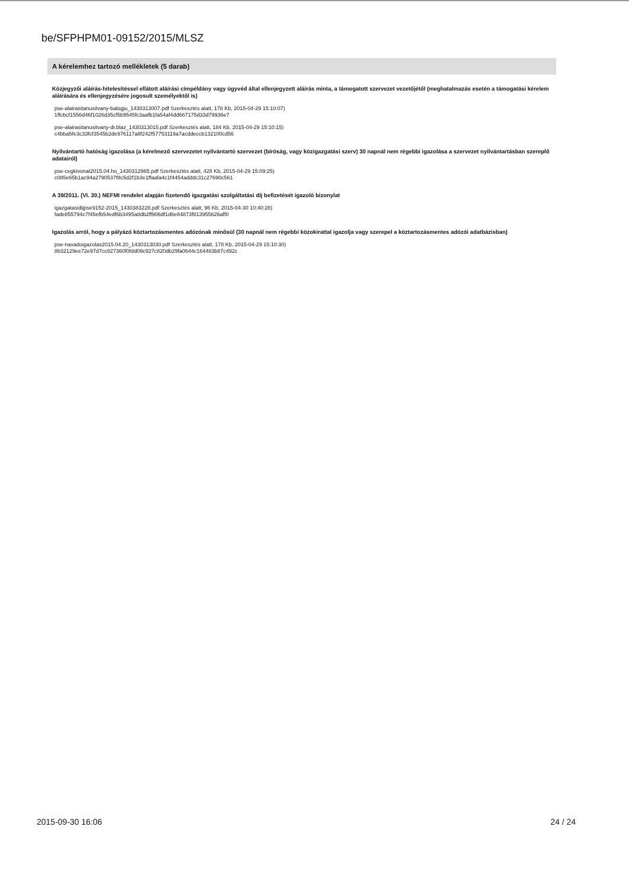be/SFPHPM01-09152/2015/MLSZ
A kérelemhez tartozó mellékletek (5 darab)
Közjegyzői aláírás-hitelesítéssel ellátott aláírási címpéldány vagy ügyvéd által ellenjegyzett aláírás minta, a támogatott szervezet vezetőjétől (meghatalmazás esetén a támogatási kérelem aláírására és ellenjegyzésére jogosult személyektől is)
pse-alairasitanusitvany-balogju_1430313007.pdf Szerkesztés alatt, 178 Kb, 2015-04-29 15:10:07)
1ffcbcf1556d46f1026d35cf5b9545fc3aafb1fa54af4dd667175d33d79936e7
pse-alairasitanusitvany-dr.blaz_1430313015.pdf Szerkesztés alatt, 184 Kb, 2015-04-29 15:10:15)
c4bba5fe3c33fcf3545b2de976117a8f242f57753119a7acddeccb132100cd56
Nyilvántartó hatóság igazolása (a kérelmező szervezetet nyilvántartó szervezet (bíróság, vagy közigazgatási szerv) 30 napnál nem régebbi igazolása a szervezet nyilvántartásban szereplő adatairól)
pse-cegkivonat2015.04.ho_1430312965.pdf Szerkesztés alatt, 428 Kb, 2015-04-29 15:09:25)
c085e65b1ac94a2790537f8c5d2f1b3e1ffaafa4c1f4454adddc31c27690c561
A 39/2011. (VI. 30.) NEFMI rendelet alapján fizetendő igazgatási szolgáltatási díj befizetését igazoló bizonylat
igazgatasidijpse9152-2015_1430383228.pdf Szerkesztés alatt, 96 Kb, 2015-04-30 10:40:28)
fade855794c7f45efb54edf6b3495a8db2ff906df1d6e84873f813955626aff0
Igazolás arról, hogy a pályázó köztartozásmentes adózónak minősül (30 napnál nem régebbi közokirattal igazolja vagy szerepel a köztartozásmentes adózói adatbázisban)
pse-navadoigazolas2015.04.20_1430313030.pdf Szerkesztés alatt, 178 Kb, 2015-04-29 15:10:30)
8b32129ee72e97d7cc827360f0fdd09c927c820db29fa0644c164483b87c492c
2015-09-30 16:06 24 / 24